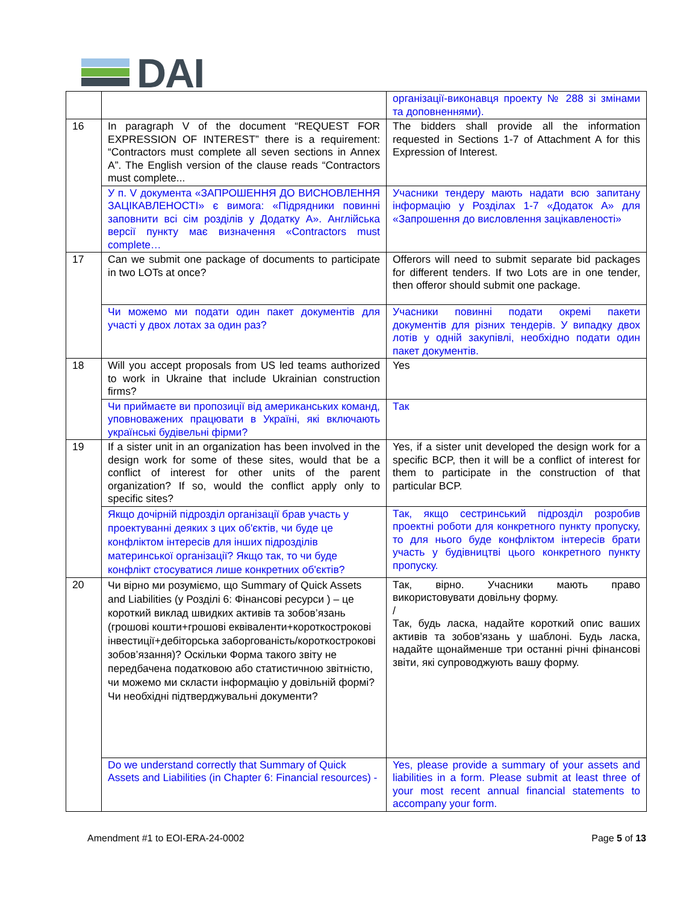DAI
| | | організації-виконавця проекту № 288 зі змінами та доповненнями). |
| 16 | In paragraph V of the document “REQUEST FOR EXPRESSION OF INTEREST” there is a requirement: “Contractors must complete all seven sections in Annex A”. The English version of the clause reads “Contractors must complete... | The bidders shall provide all the information requested in Sections 1-7 of Attachment A for this Expression of Interest. |
| | У п. V документа «ЗАПРОШЕННЯ ДО ВИСНОВЛЕННЯ ЗАЦІКАВЛЕНОСТІ» є вимога: «Підрядники повинні заповнити всі сім розділів у Додатку А». Англійська версії пункту має визначення «Contractors must complete… | Учасники тендеру мають надати всю запитану інформацію у Розділах 1-7 «Додаток А» для «Запрошення до висловлення зацікавленості» |
| 17 | Can we submit one package of documents to participate in two LOTs at once? | Offerors will need to submit separate bid packages for different tenders. If two Lots are in one tender, then offeror should submit one package. |
| | Чи можемо ми подати один пакет документів для участі у двох лотах за один раз? | Учасники повинні подати окремі пакети документів для різних тендерів. У випадку двох лотів у одній закупівлі, необхідно подати один пакет документів. |
| 18 | Will you accept proposals from US led teams authorized to work in Ukraine that include Ukrainian construction firms? | Yes |
| | Чи приймаєте ви пропозиції від американських команд, уповноважених працювати в Україні, які включають українські будівельні фірми? | Так |
| 19 | If a sister unit in an organization has been involved in the design work for some of these sites, would that be a conflict of interest for other units of the parent organization? If so, would the conflict apply only to specific sites? | Yes, if a sister unit developed the design work for a specific BCP, then it will be a conflict of interest for them to participate in the construction of that particular BCP. |
| | Якщо дочірній підрозділ організації брав участь у проектуванні деяких з цих об'єктів, чи буде це конфліктом інтересів для інших підрозділів материнської організації? Якщо так, то чи буде конфлікт стосуватися лише конкретних об'єктів? | Так, якщо сестринський підрозділ розробив проектні роботи для конкретного пункту пропуску, то для нього буде конфліктом інтересів брати участь у будівництві цього конкретного пункту пропуску. |
| 20 | Чи вірно ми розуміємо, що Summary of Quick Assets and Liabilities (у Розділі 6: Фінансові ресурси ) – це короткий виклад швидких активів та зобов’язань (грошові кошти+грошові еквіваленти+короткострокові інвестиції+дебіторська заборгованість/короткострокові зобов’язання)? Оскільки Форма такого звіту не передбачена податковою або статистичною звітністю, чи можемо ми скласти інформацію у довільній формі? Чи необхідні підтверджувальні документи? | Так, вірно. Учасники мають право використовувати довільну форму. / Так, будь ласка, надайте короткий опис ваших активів та зобов'язань у шаблоні. Будь ласка, надайте щонайменше три останні річні фінансові звіти, які супроводжують вашу форму. |
| | Do we understand correctly that Summary of Quick Assets and Liabilities (in Chapter 6: Financial resources) - | Yes, please provide a summary of your assets and liabilities in a form. Please submit at least three of your most recent annual financial statements to accompany your form. |
Amendment #1 to EOI-ERA-24-0002 Page 5 of 13